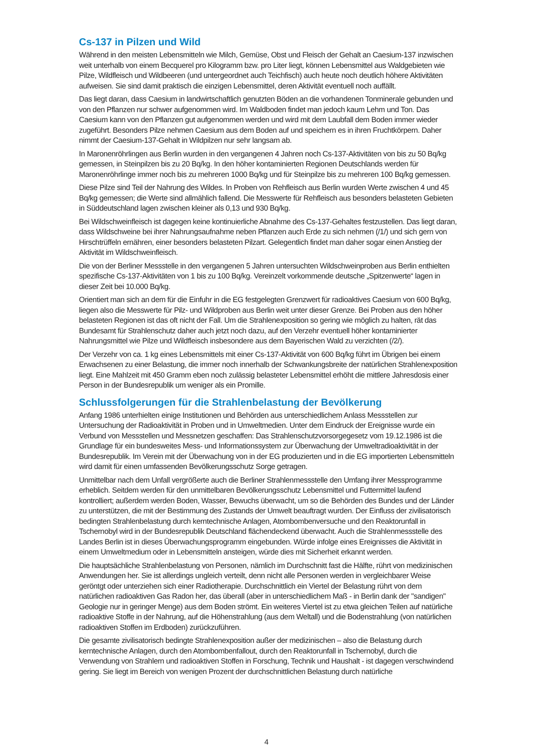Cs-137 in Pilzen und Wild
Während in den meisten Lebensmitteln wie Milch, Gemüse, Obst und Fleisch der Gehalt an Caesium-137 inzwischen weit unterhalb von einem Becquerel pro Kilogramm bzw. pro Liter liegt, können Lebensmittel aus Waldgebieten wie Pilze, Wildfleisch und Wildbeeren (und untergeordnet auch Teichfisch) auch heute noch deutlich höhere Aktivitäten aufweisen. Sie sind damit praktisch die einzigen Lebensmittel, deren Aktivität eventuell noch auffällt.
Das liegt daran, dass Caesium in landwirtschaftlich genutzten Böden an die vorhandenen Tonminerale gebunden und von den Pflanzen nur schwer aufgenommen wird. Im Waldboden findet man jedoch kaum Lehm und Ton. Das Caesium kann von den Pflanzen gut aufgenommen werden und wird mit dem Laubfall dem Boden immer wieder zugeführt. Besonders Pilze nehmen Caesium aus dem Boden auf und speichern es in ihren Fruchtkörpern. Daher nimmt der Caesium-137-Gehalt in Wildpilzen nur sehr langsam ab.
In Maronenröhrlingen aus Berlin wurden in den vergangenen 4 Jahren noch Cs-137-Aktivitäten von bis zu 50 Bq/kg gemessen, in Steinpilzen bis zu 20 Bq/kg. In den höher kontaminierten Regionen Deutschlands werden für Maronenröhrlinge immer noch bis zu mehreren 1000 Bq/kg und für Steinpilze bis zu mehreren 100 Bq/kg gemessen.
Diese Pilze sind Teil der Nahrung des Wildes. In Proben von Rehfleisch aus Berlin wurden Werte zwischen 4 und 45 Bq/kg gemessen; die Werte sind allmählich fallend. Die Messwerte für Rehfleisch aus besonders belasteten Gebieten in Süddeutschland lagen zwischen kleiner als 0,13 und 930 Bq/kg.
Bei Wildschweinfleisch ist dagegen keine kontinuierliche Abnahme des Cs-137-Gehaltes festzustellen. Das liegt daran, dass Wildschweine bei ihrer Nahrungsaufnahme neben Pflanzen auch Erde zu sich nehmen (/1/) und sich gern von Hirschtrüffeln ernähren, einer besonders belasteten Pilzart. Gelegentlich findet man daher sogar einen Anstieg der Aktivität im Wildschweinfleisch.
Die von der Berliner Messstelle in den vergangenen 5 Jahren untersuchten Wildschweinproben aus Berlin enthielten spezifische Cs-137-Aktivitäten von 1 bis zu 100 Bq/kg. Vereinzelt vorkommende deutsche „Spitzenwerte“ lagen in dieser Zeit bei 10.000 Bq/kg.
Orientiert man sich an dem für die Einfuhr in die EG festgelegten Grenzwert für radioaktives Caesium von 600 Bq/kg, liegen also die Messwerte für Pilz- und Wildproben aus Berlin weit unter dieser Grenze. Bei Proben aus den höher belasteten Regionen ist das oft nicht der Fall. Um die Strahlenexposition so gering wie möglich zu halten, rät das Bundesamt für Strahlenschutz daher auch jetzt noch dazu, auf den Verzehr eventuell höher kontaminierter Nahrungsmittel wie Pilze und Wildfleisch insbesondere aus dem Bayerischen Wald zu verzichten (/2/).
Der Verzehr von ca. 1 kg eines Lebensmittels mit einer Cs-137-Aktivität von 600 Bq/kg führt im Übrigen bei einem Erwachsenen zu einer Belastung, die immer noch innerhalb der Schwankungsbreite der natürlichen Strahlenexposition liegt. Eine Mahlzeit mit 450 Gramm eben noch zulässig belasteter Lebensmittel erhöht die mittlere Jahresdosis einer Person in der Bundesrepublik um weniger als ein Promille.
Schlussfolgerungen für die Strahlenbelastung der Bevölkerung
Anfang 1986 unterhielten einige Institutionen und Behörden aus unterschiedlichem Anlass Messstellen zur Untersuchung der Radioaktivität in Proben und in Umweltmedien. Unter dem Eindruck der Ereignisse wurde ein Verbund von Messstellen und Messnetzen geschaffen: Das Strahlenschutzvorsorgegesetz vom 19.12.1986 ist die Grundlage für ein bundesweites Mess- und Informationssystem zur Überwachung der Umweltradioaktivität in der Bundesrepublik. Im Verein mit der Überwachung von in der EG produzierten und in die EG importierten Lebensmitteln wird damit für einen umfassenden Bevölkerungsschutz Sorge getragen.
Unmittelbar nach dem Unfall vergrößerte auch die Berliner Strahlenmessstelle den Umfang ihrer Messprogramme erheblich. Seitdem werden für den unmittelbaren Bevölkerungsschutz Lebensmittel und Futtermittel laufend kontrolliert; außerdem werden Boden, Wasser, Bewuchs überwacht, um so die Behörden des Bundes und der Länder zu unterstützen, die mit der Bestimmung des Zustands der Umwelt beauftragt wurden. Der Einfluss der zivilisatorisch bedingten Strahlenbelastung durch kerntechnische Anlagen, Atombombenversuche und den Reaktorunfall in Tschernobyl wird in der Bundesrepublik Deutschland flächendeckend überwacht. Auch die Strahlenmessstelle des Landes Berlin ist in dieses Überwachungsprogramm eingebunden. Würde infolge eines Ereignisses die Aktivität in einem Umweltmedium oder in Lebensmitteln ansteigen, würde dies mit Sicherheit erkannt werden.
Die hauptsächliche Strahlenbelastung von Personen, nämlich im Durchschnitt fast die Hälfte, rührt von medizinischen Anwendungen her. Sie ist allerdings ungleich verteilt, denn nicht alle Personen werden in vergleichbarer Weise geröntgt oder unterziehen sich einer Radiotherapie. Durchschnittlich ein Viertel der Belastung rührt von dem natürlichen radioaktiven Gas Radon her, das überall (aber in unterschiedlichem Maß - in Berlin dank der "sandigen" Geologie nur in geringer Menge) aus dem Boden strömt. Ein weiteres Viertel ist zu etwa gleichen Teilen auf natürliche radioaktive Stoffe in der Nahrung, auf die Höhenstrahlung (aus dem Weltall) und die Bodenstrahlung (von natürlichen radioaktiven Stoffen im Erdboden) zurückzuführen.
Die gesamte zivilisatorisch bedingte Strahlenexposition außer der medizinischen – also die Belastung durch kerntechnische Anlagen, durch den Atombombenfallout, durch den Reaktorunfall in Tschernobyl, durch die Verwendung von Strahlern und radioaktiven Stoffen in Forschung, Technik und Haushalt - ist dagegen verschwindend gering. Sie liegt im Bereich von wenigen Prozent der durchschnittlichen Belastung durch natürliche
4